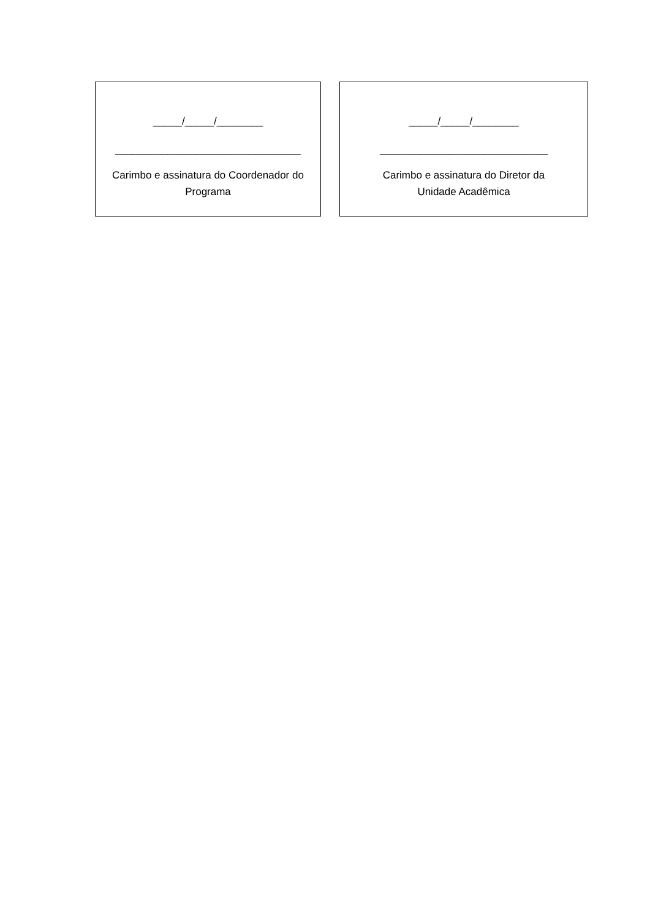_____/_____/________
________________________________
Carimbo e assinatura do Coordenador do
Programa
_____/_____/________
_____________________________
Carimbo e assinatura do Diretor da
Unidade Acadêmica